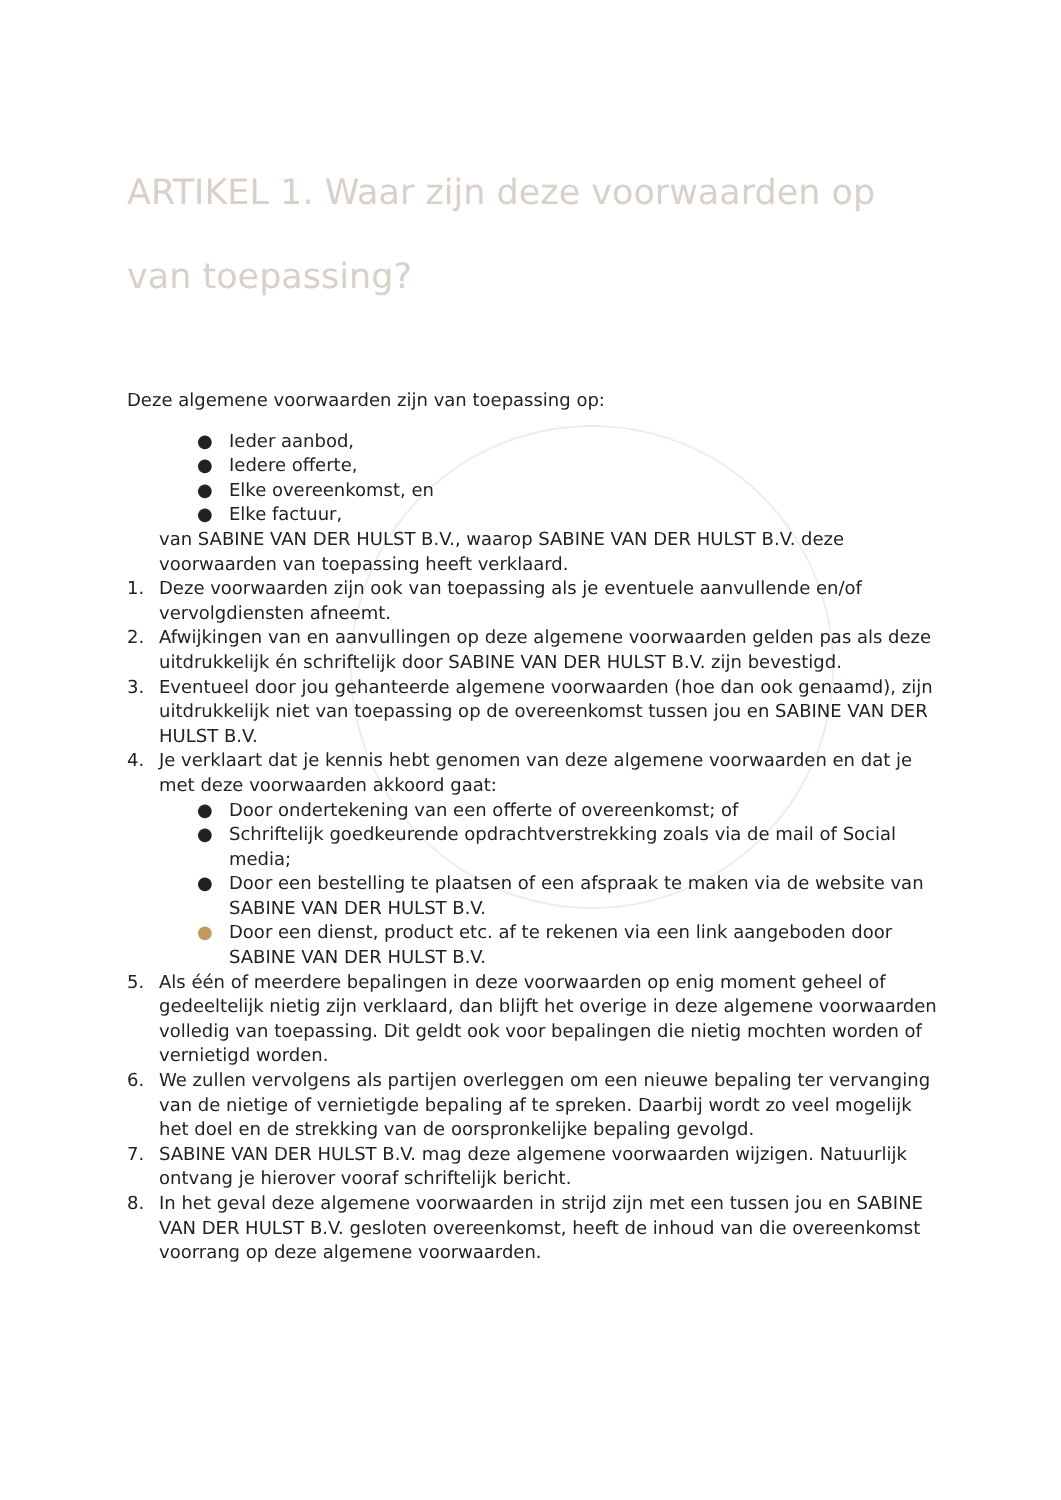ARTIKEL 1. Waar zijn deze voorwaarden op van toepassing?
Deze algemene voorwaarden zijn van toepassing op:
● Ieder aanbod,
● Iedere offerte,
● Elke overeenkomst, en
● Elke factuur,
van SABINE VAN DER HULST B.V., waarop SABINE VAN DER HULST B.V. deze voorwaarden van toepassing heeft verklaard.
1. Deze voorwaarden zijn ook van toepassing als je eventuele aanvullende en/of vervolgdiensten afneemt.
2. Afwijkingen van en aanvullingen op deze algemene voorwaarden gelden pas als deze uitdrukkelijk én schriftelijk door SABINE VAN DER HULST B.V. zijn bevestigd.
3. Eventueel door jou gehanteerde algemene voorwaarden (hoe dan ook genaamd), zijn uitdrukkelijk niet van toepassing op de overeenkomst tussen jou en SABINE VAN DER HULST B.V.
4. Je verklaart dat je kennis hebt genomen van deze algemene voorwaarden en dat je met deze voorwaarden akkoord gaat:
● Door ondertekening van een offerte of overeenkomst; of
● Schriftelijk goedkeurende opdrachtverstrekking zoals via de mail of Social media;
● Door een bestelling te plaatsen of een afspraak te maken via de website van SABINE VAN DER HULST B.V.
● Door een dienst, product etc. af te rekenen via een link aangeboden door SABINE VAN DER HULST B.V.
5. Als één of meerdere bepalingen in deze voorwaarden op enig moment geheel of gedeeltelijk nietig zijn verklaard, dan blijft het overige in deze algemene voorwaarden volledig van toepassing. Dit geldt ook voor bepalingen die nietig mochten worden of vernietigd worden.
6. We zullen vervolgens als partijen overleggen om een nieuwe bepaling ter vervanging van de nietige of vernietigde bepaling af te spreken. Daarbij wordt zo veel mogelijk het doel en de strekking van de oorspronkelijke bepaling gevolgd.
7. SABINE VAN DER HULST B.V. mag deze algemene voorwaarden wijzigen. Natuurlijk ontvang je hierover vooraf schriftelijk bericht.
8. In het geval deze algemene voorwaarden in strijd zijn met een tussen jou en SABINE VAN DER HULST B.V. gesloten overeenkomst, heeft de inhoud van die overeenkomst voorrang op deze algemene voorwaarden.